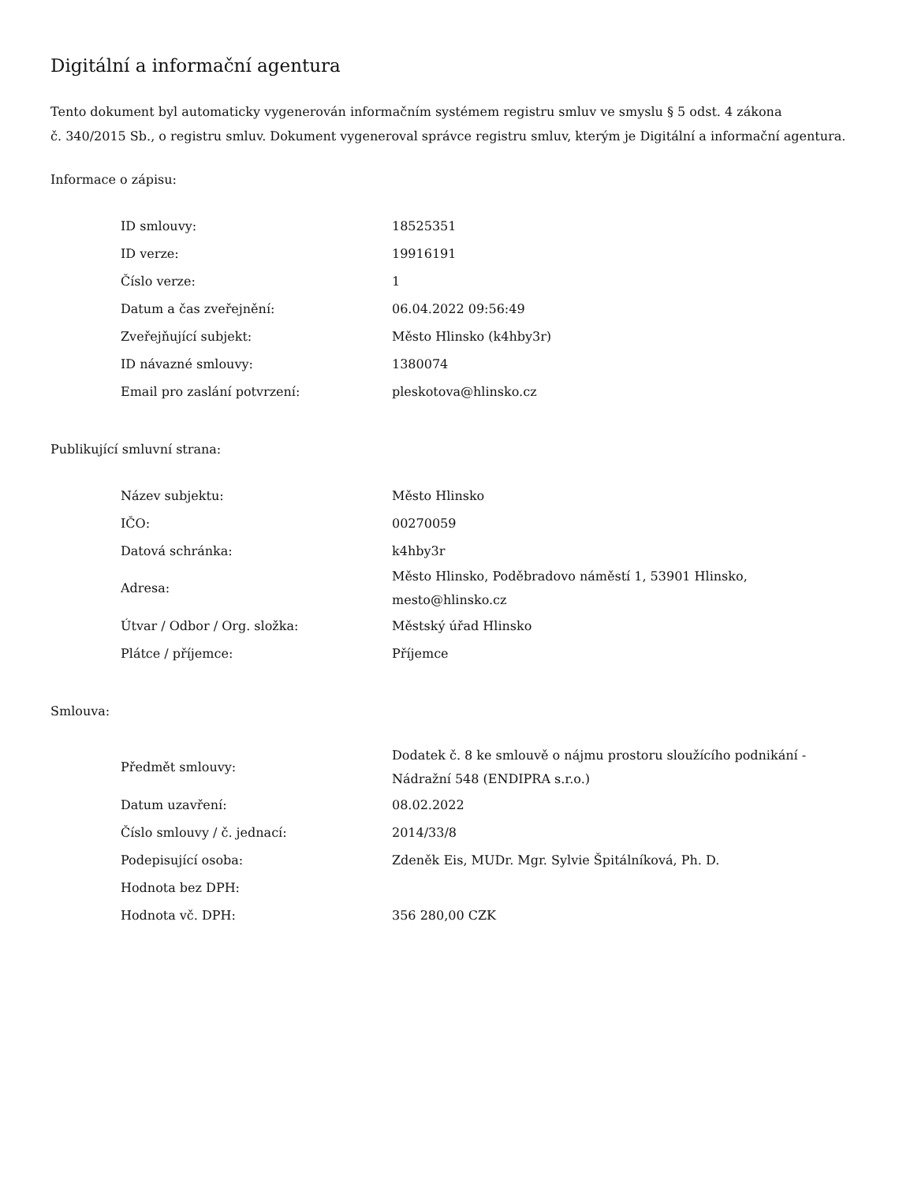Digitální a informační agentura
Tento dokument byl automaticky vygenerován informačním systémem registru smluv ve smyslu § 5 odst. 4 zákona
č. 340/2015 Sb., o registru smluv. Dokument vygeneroval správce registru smluv, kterým je Digitální a informační agentura.
Informace o zápisu:
| ID smlouvy: | 18525351 |
| ID verze: | 19916191 |
| Číslo verze: | 1 |
| Datum a čas zveřejnění: | 06.04.2022 09:56:49 |
| Zveřejňující subjekt: | Město Hlinsko (k4hby3r) |
| ID návazné smlouvy: | 1380074 |
| Email pro zaslání potvrzení: | pleskotova@hlinsko.cz |
Publikující smluvní strana:
| Název subjektu: | Město Hlinsko |
| IČO: | 00270059 |
| Datová schránka: | k4hby3r |
| Adresa: | Město Hlinsko, Poděbradovo náměstí 1, 53901 Hlinsko, mesto@hlinsko.cz |
| Útvar / Odbor / Org. složka: | Městský úřad Hlinsko |
| Plátce / příjemce: | Příjemce |
Smlouva:
| Předmět smlouvy: | Dodatek č. 8 ke smlouvě o nájmu prostoru sloužícího podnikání - Nádražní 548 (ENDIPRA s.r.o.) |
| Datum uzavření: | 08.02.2022 |
| Číslo smlouvy / č. jednací: | 2014/33/8 |
| Podepisující osoba: | Zdeněk Eis, MUDr. Mgr. Sylvie Špitálníková, Ph. D. |
| Hodnota bez DPH: | |
| Hodnota vč. DPH: | 356 280,00 CZK |